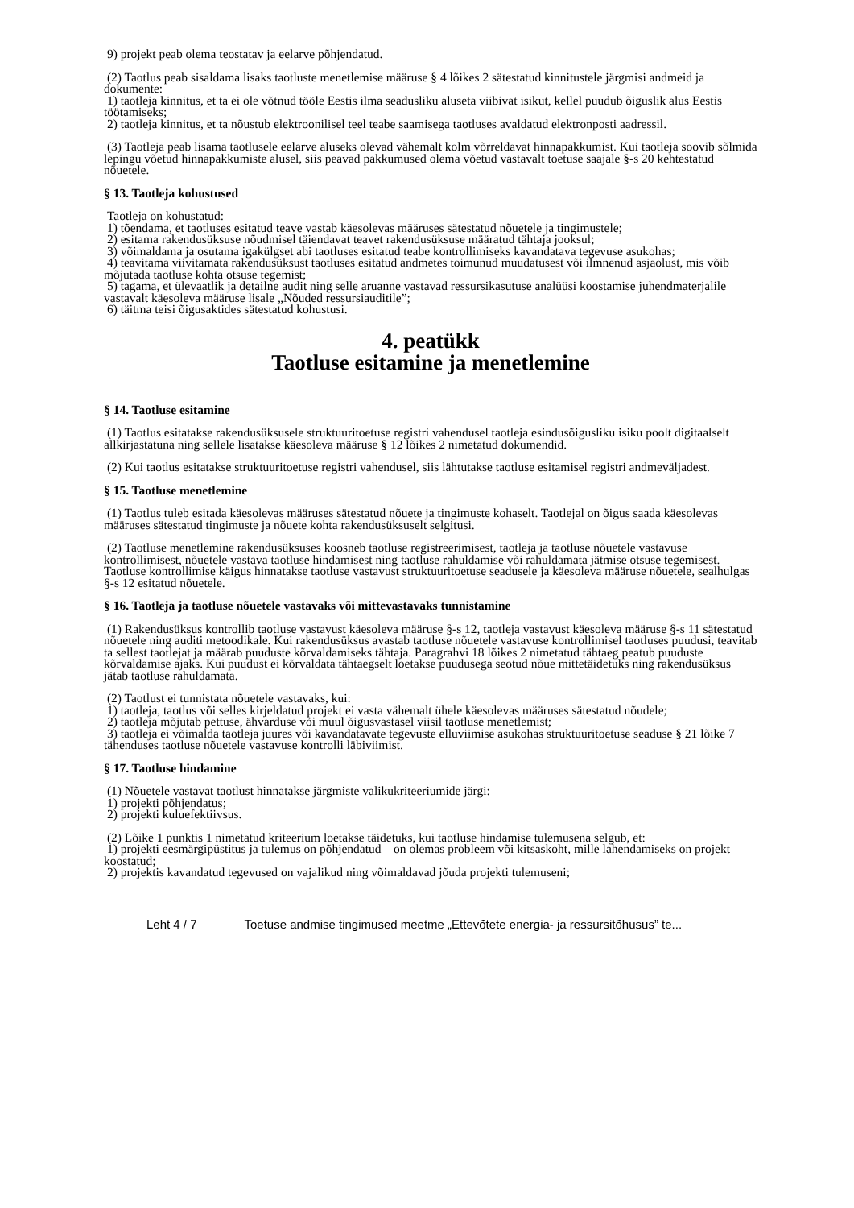9) projekt peab olema teostatav ja eelarve põhjendatud.
(2) Taotlus peab sisaldama lisaks taotluste menetlemise määruse § 4 lõikes 2 sätestatud kinnitustele järgmisi andmeid ja dokumente:
1) taotleja kinnitus, et ta ei ole võtnud tööle Eestis ilma seadusliku aluseta viibivat isikut, kellel puudub õiguslik alus Eestis töötamiseks;
2) taotleja kinnitus, et ta nõustub elektroonilisel teel teabe saamisega taotluses avaldatud elektronposti aadressil.
(3) Taotleja peab lisama taotlusele eelarve aluseks olevad vähemalt kolm võrreldavat hinnapakkumist. Kui taotleja soovib sõlmida lepingu võetud hinnapakkumiste alusel, siis peavad pakkumused olema võetud vastavalt toetuse saajale §-s 20 kehtestatud nõuetele.
§ 13. Taotleja kohustused
Taotleja on kohustatud:
1) tõendama, et taotluses esitatud teave vastab käesolevas määruses sätestatud nõuetele ja tingimustele;
2) esitama rakendusüksuse nõudmisel täiendavat teavet rakendusüksuse määratud tähtaja jooksul;
3) võimaldama ja osutama igakülgset abi taotluses esitatud teabe kontrollimiseks kavandatava tegevuse asukohas;
4) teavitama viivitamata rakendusüksust taotluses esitatud andmetes toimunud muudatusest või ilmnenud asjaolust, mis võib mõjutada taotluse kohta otsuse tegemist;
5) tagama, et ülevaatlik ja detailne audit ning selle aruanne vastavad ressursikasutuse analüüsi koostamise juhendmaterjalile vastavalt käesoleva määruse lisale „Nõuded ressursiauditile”;
6) täitma teisi õigusaktides sätestatud kohustusi.
4. peatükk
Taotluse esitamine ja menetlemine
§ 14. Taotluse esitamine
(1) Taotlus esitatakse rakendusüksusele struktuuritoetuse registri vahendusel taotleja esindusõigusliku isiku poolt digitaalselt allkirjastatuna ning sellele lisatakse käesoleva määruse § 12 lõikes 2 nimetatud dokumendid.
(2) Kui taotlus esitatakse struktuuritoetuse registri vahendusel, siis lähtutakse taotluse esitamisel registri andmeväljadest.
§ 15. Taotluse menetlemine
(1) Taotlus tuleb esitada käesolevas määruses sätestatud nõuete ja tingimuste kohaselt. Taotlejal on õigus saada käesolevas määruses sätestatud tingimuste ja nõuete kohta rakendusüksuselt selgitusi.
(2) Taotluse menetlemine rakendusüksuses koosneb taotluse registreerimisest, taotleja ja taotluse nõuetele vastavuse kontrollimisest, nõuetele vastava taotluse hindamisest ning taotluse rahuldamise või rahuldamata jätmise otsuse tegemisest. Taotluse kontrollimise käigus hinnatakse taotluse vastavust struktuuritoetuse seadusele ja käesoleva määruse nõuetele, sealhulgas §-s 12 esitatud nõuetele.
§ 16. Taotleja ja taotluse nõuetele vastavaks või mittevastavaks tunnistamine
(1) Rakendusüksus kontrollib taotluse vastavust käesoleva määruse §-s 12, taotleja vastavust käesoleva määruse §-s 11 sätestatud nõuetele ning auditi metoodikale. Kui rakendusüksus avastab taotluse nõuetele vastavuse kontrollimisel taotluses puudusi, teavitab ta sellest taotlejat ja määrab puuduste kõrvaldamiseks tähtaja. Paragrahvi 18 lõikes 2 nimetatud tähtaeg peatub puuduste kõrvaldamise ajaks. Kui puudust ei kõrvaldata tähtaegselt loetakse puudusega seotud nõue mittetäidetuks ning rakendusüksus jätab taotluse rahuldamata.
(2) Taotlust ei tunnistata nõuetele vastavaks, kui:
1) taotleja, taotlus või selles kirjeldatud projekt ei vasta vähemalt ühele käesolevas määruses sätestatud nõudele;
2) taotleja mõjutab pettuse, ähvarduse või muul õigusvastasel viisil taotluse menetlemist;
3) taotleja ei võimalda taotleja juures või kavandatavate tegevuste elluviimise asukohas struktuuritoetuse seaduse § 21 lõike 7 tähenduses taotluse nõuetele vastavuse kontrolli läbiviimist.
§ 17. Taotluse hindamine
(1) Nõuetele vastavat taotlust hinnatakse järgmiste valikukriteeriumide järgi:
1) projekti põhjendatus;
2) projekti kuluefektiivsus.
(2) Lõike 1 punktis 1 nimetatud kriteerium loetakse täidetuks, kui taotluse hindamise tulemusena selgub, et:
1) projekti eesmärgipüstitus ja tulemus on põhjendatud – on olemas probleem või kitsaskoht, mille lahendamiseks on projekt koostatud;
2) projektis kavandatud tegevused on vajalikud ning võimaldavad jõuda projekti tulemuseni;
Leht 4 / 7 Toetuse andmise tingimused meetme „Ettevõtete energia- ja ressursitõhusus” te...